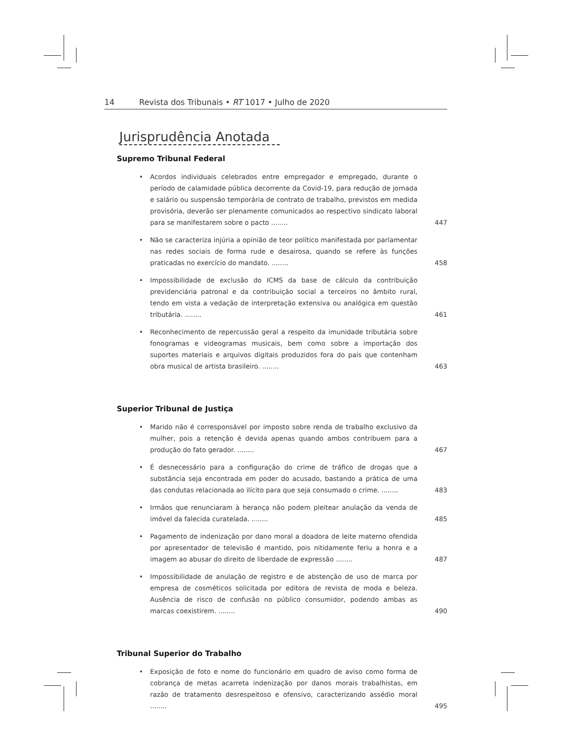14 Revista dos Tribunais • RT 1017 • Julho de 2020
Jurisprudência Anotada
Supremo Tribunal Federal
• Acordos individuais celebrados entre empregador e empregado, durante o período de calamidade pública decorrente da Covid-19, para redução de jornada e salário ou suspensão temporária de contrato de trabalho, previstos em medida provisória, deverão ser plenamente comunicados ao respectivo sindicato laboral para se manifestarem sobre o pacto ........ 447
• Não se caracteriza injúria a opinião de teor político manifestada por parlamentar nas redes sociais de forma rude e desairosa, quando se refere às funções praticadas no exercício do mandato. ........ 458
• Impossibilidade de exclusão do ICMS da base de cálculo da contribuição previdenciária patronal e da contribuição social a terceiros no âmbito rural, tendo em vista a vedação de interpretação extensiva ou analógica em questão tributária. ........ 461
• Reconhecimento de repercussão geral a respeito da imunidade tributária sobre fonogramas e videogramas musicais, bem como sobre a importação dos suportes materiais e arquivos digitais produzidos fora do país que contenham obra musical de artista brasileiro. ........ 463
Superior Tribunal de Justiça
• Marido não é corresponsável por imposto sobre renda de trabalho exclusivo da mulher, pois a retenção é devida apenas quando ambos contribuem para a produção do fato gerador. ........ 467
• É desnecessário para a configuração do crime de tráfico de drogas que a substância seja encontrada em poder do acusado, bastando a prática de uma das condutas relacionada ao ilícito para que seja consumado o crime. ........ 483
• Irmãos que renunciaram à herança não podem pleitear anulação da venda de imóvel da falecida curatelada. ........ 485
• Pagamento de indenização por dano moral a doadora de leite materno ofendida por apresentador de televisão é mantido, pois nitidamente feriu a honra e a imagem ao abusar do direito de liberdade de expressão ........ 487
• Impossibilidade de anulação de registro e de abstenção de uso de marca por empresa de cosméticos solicitada por editora de revista de moda e beleza. Ausência de risco de confusão no público consumidor, podendo ambas as marcas coexistirem. ........ 490
Tribunal Superior do Trabalho
• Exposição de foto e nome do funcionário em quadro de aviso como forma de cobrança de metas acarreta indenização por danos morais trabalhistas, em razão de tratamento desrespeitoso e ofensivo, caracterizando assédio moral ........ 495